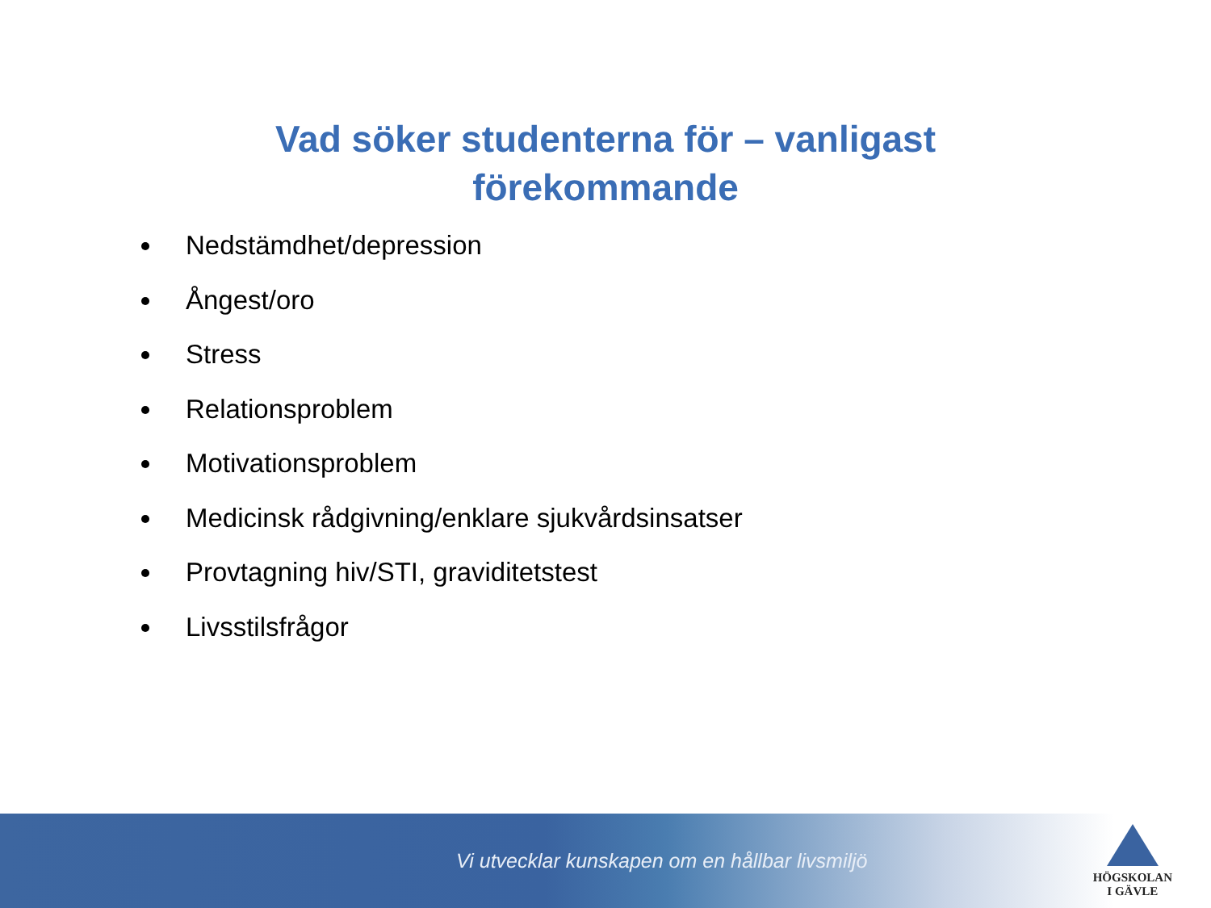Vad söker studenterna för – vanligast förekommande
Nedstämdhet/depression
Ångest/oro
Stress
Relationsproblem
Motivationsproblem
Medicinsk rådgivning/enklare sjukvårdsinsatser
Provtagning hiv/STI, graviditetstest
Livsstilsfrågor
Vi utvecklar kunskapen om en hållbar livsmiljö
HÖGSKOLAN
I GÄVLE